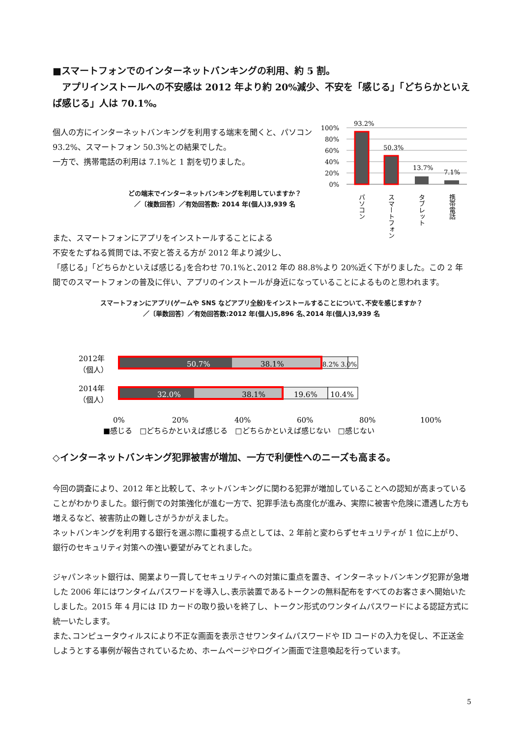■スマートフォンでのインターネットバンキングの利用、約 5 割。
　アプリインストールへの不安感は 2012 年より約 20%減少、不安を「感じる」「どちらかといえば感じる」人は 70.1%。
個人の方にインターネットバンキングを利用する端末を聞くと、パソコン 93.2%、スマートフォン 50.3%との結果でした。
一方で、携帯電話の利用は 7.1%と 1 割を切りました。
どの端末でインターネットバンキングを利用していますか？
／〔複数回答〕／有効回答数: 2014 年(個人)3,939 名
100%
80%
60%
40%
20%
0%
93.2%
50.3%
13.7%
7.1%
パソコン
スマートフォン
タブレット
携帯電話
また、スマートフォンにアプリをインストールすることによる
不安をたずねる質問では､不安と答える方が 2012 年より減少し、
「感じる」｢どちらかといえば感じる｣を合わせ 70.1%と､2012 年の 88.8%より 20%近く下がりました。この 2 年間でのスマートフォンの普及に伴い、アプリのインストールが身近になっていることによるものと思われます。
スマートフォンにアプリ(ゲームや SNS などアプリ全般)をインストールすることについて､不安を感じますか？
／〔単数回答〕／有効回答数:2012 年(個人)5,896 名､2014 年(個人)3,939 名
2012年
（個人）
2014年
（個人）
50.7%
38.1%
8.2% 3.0%
32.0%
38.1%
19.6%
10.4%
0%
20%
40%
60%
80%
100%
■感じる　□どちらかといえば感じる　□どちらかといえば感じない　□感じない
◇インターネットバンキング犯罪被害が増加、一方で利便性へのニーズも高まる。
今回の調査により、2012 年と比較して、ネットバンキングに関わる犯罪が増加していることへの認知が高まっていることがわかりました。銀行側での対策強化が進む一方で、犯罪手法も高度化が進み、実際に被害や危険に遭遇した方も増えるなど、被害防止の難しさがうかがえました。
ネットバンキングを利用する銀行を選ぶ際に重視する点としては、2 年前と変わらずセキュリティが 1 位に上がり、銀行のセキュリティ対策への強い要望がみてとれました。
ジャパンネット銀行は、開業より一貫してセキュリティへの対策に重点を置き、インターネットバンキング犯罪が急増した 2006 年にはワンタイムパスワードを導入し､表示装置であるトークンの無料配布をすべてのお客さまへ開始いたしました。2015 年 4 月には ID カードの取り扱いを終了し、トークン形式のワンタイムパスワードによる認証方式に統一いたします。
また､コンピュータウィルスにより不正な画面を表示させワンタイムパスワードや ID コードの入力を促し、不正送金しようとする事例が報告されているため、ホームページやログイン画面で注意喚起を行っています。
5